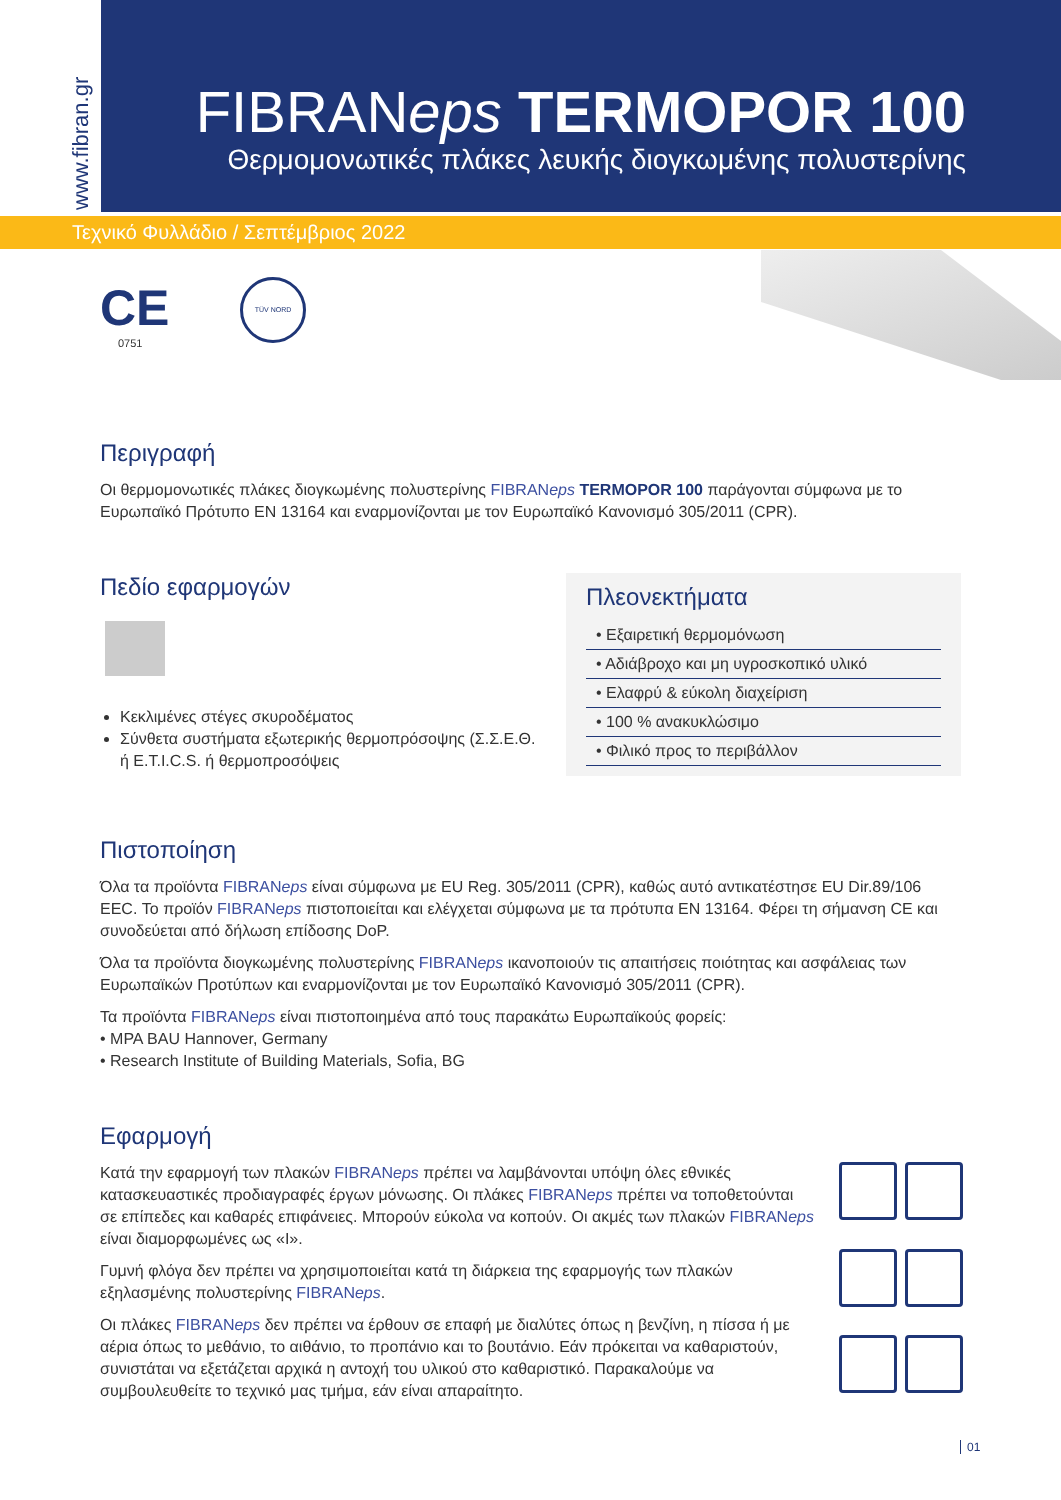www.fibran.gr
FIBRANeps TERMOPOR 100
Θερμομονωτικές πλάκες λευκής διογκωμένης πολυστερίνης
Τεχνικό Φυλλάδιο / Σεπτέμβριος 2022
CE
0751
TÜV NORD
Περιγραφή
Οι θερμομονωτικές πλάκες διογκωμένης πολυστερίνης FIBRANeps TERMOPOR 100 παράγονται σύμφωνα με το Ευρωπαϊκό Πρότυπο EN 13164 και εναρμονίζονται με τον Ευρωπαϊκό Κανονισμό 305/2011 (CPR).
Πεδίο εφαρμογών
Κεκλιμένες στέγες σκυροδέματος
Σύνθετα συστήματα εξωτερικής θερμοπρόσοψης (Σ.Σ.Ε.Θ. ή E.T.I.C.S. ή θερμοπροσόψεις
Πλεονεκτήματα
• Εξαιρετική θερμομόνωση
• Αδιάβροχο και μη υγροσκοπικό υλικό
• Ελαφρύ & εύκολη διαχείριση
• 100 % ανακυκλώσιμο
• Φιλικό προς το περιβάλλον
Πιστοποίηση
Όλα τα προϊόντα FIBRANeps είναι σύμφωνα με EU Reg. 305/2011 (CPR), καθώς αυτό αντικατέστησε EU Dir.89/106 EEC. Το προϊόν FIBRANeps πιστοποιείται και ελέγχεται σύμφωνα με τα πρότυπα EN 13164. Φέρει τη σήμανση CE και συνοδεύεται από δήλωση επίδοσης DoP.
Όλα τα προϊόντα διογκωμένης πολυστερίνης FIBRANeps ικανοποιούν τις απαιτήσεις ποιότητας και ασφάλειας των Ευρωπαϊκών Προτύπων και εναρμονίζονται με τον Ευρωπαϊκό Κανονισμό 305/2011 (CPR).
Τα προϊόντα FIBRANeps είναι πιστοποιημένα από τους παρακάτω Ευρωπαϊκούς φορείς:
• MPA BAU Hannover, Germany
• Research Institute of Building Materials, Sofia, BG
Εφαρμογή
Κατά την εφαρμογή των πλακών FIBRANeps πρέπει να λαμβάνονται υπόψη όλες εθνικές κατασκευαστικές προδιαγραφές έργων μόνωσης. Οι πλάκες FIBRANeps πρέπει να τοποθετούνται σε επίπεδες και καθαρές επιφάνειες. Μπορούν εύκολα να κοπούν. Οι ακμές των πλακών FIBRANeps είναι διαμορφωμένες ως «Ι».
Γυμνή φλόγα δεν πρέπει να χρησιμοποιείται κατά τη διάρκεια της εφαρμογής των πλακών εξηλασμένης πολυστερίνης FIBRANeps.
Οι πλάκες FIBRANeps δεν πρέπει να έρθουν σε επαφή με διαλύτες όπως η βενζίνη, η πίσσα ή με αέρια όπως το μεθάνιο, το αιθάνιο, το προπάνιο και το βουτάνιο. Εάν πρόκειται να καθαριστούν, συνιστάται να εξετάζεται αρχικά η αντοχή του υλικού στο καθαριστικό. Παρακαλούμε να συμβουλευθείτε το τεχνικό μας τμήμα, εάν είναι απαραίτητο.
01